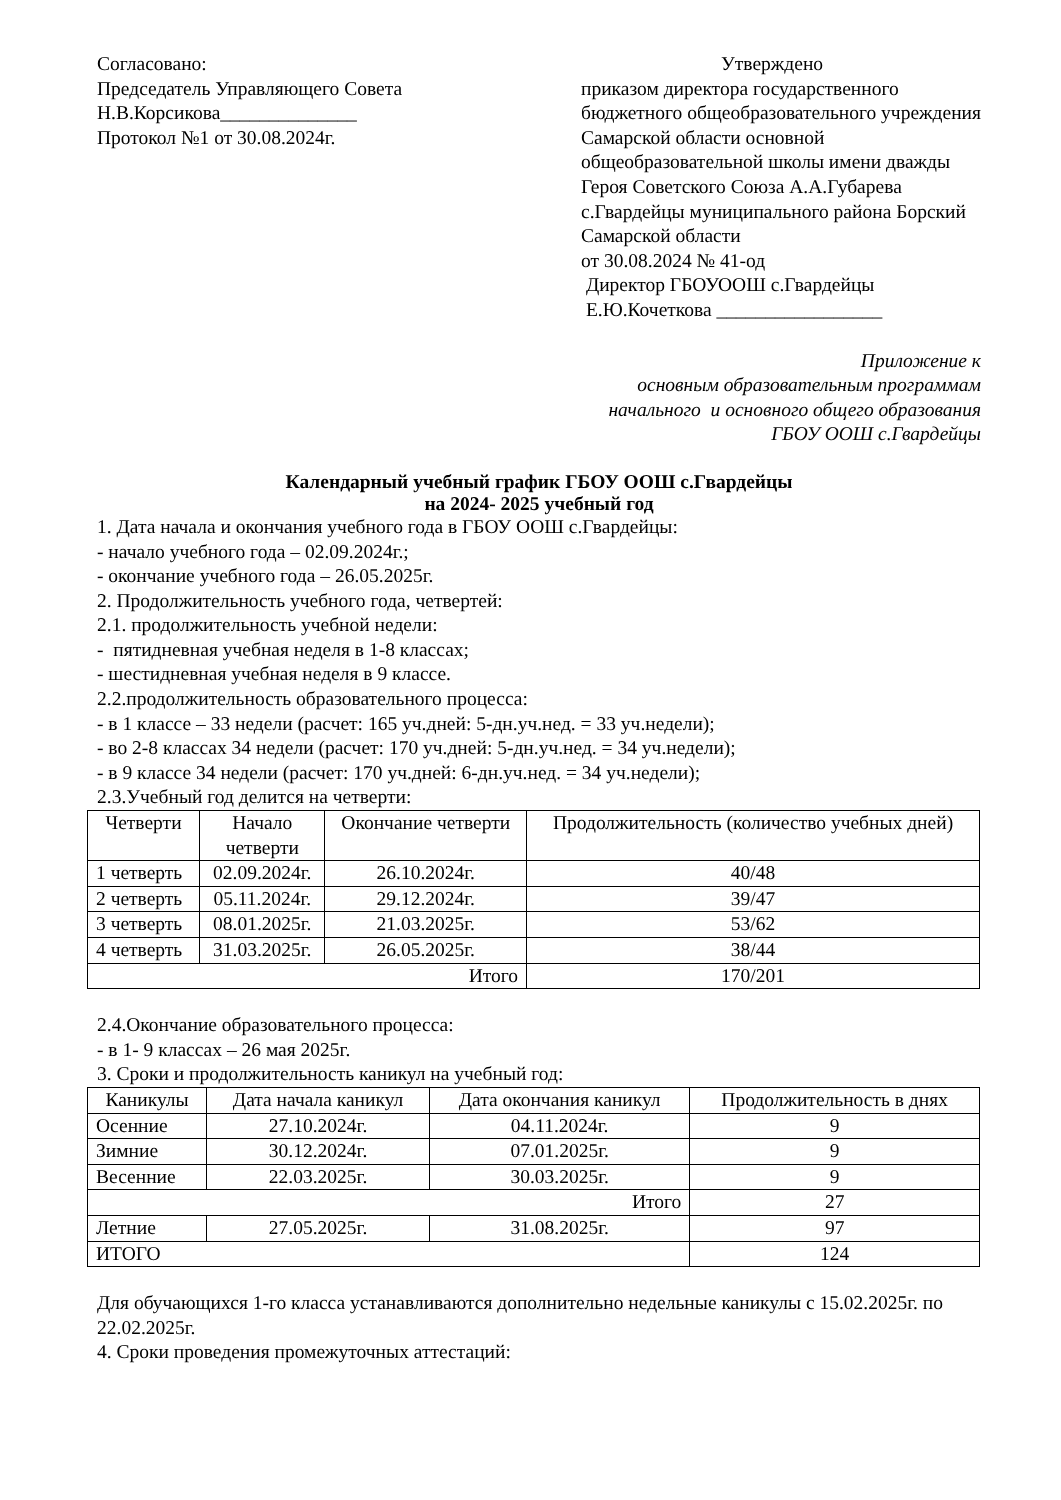Согласовано:
Председатель Управляющего Совета
Н.В.Корсикова______________
Протокол №1 от 30.08.2024г.
Утверждено
приказом директора государственного бюджетного общеобразовательного учреждения Самарской области основной общеобразовательной школы имени дважды Героя Советского Союза А.А.Губарева с.Гвардейцы муниципального района Борский Самарской области
от 30.08.2024 № 41-од
Директор ГБОУООШ с.Гвардейцы
Е.Ю.Кочеткова _________________
Приложение к
основным образовательным программам
начального и основного общего образования
ГБОУ ООШ с.Гвардейцы
Календарный учебный график ГБОУ ООШ с.Гвардейцы
на 2024- 2025 учебный год
1. Дата начала и окончания учебного года в ГБОУ ООШ с.Гвардейцы:
- начало учебного года – 02.09.2024г.;
- окончание учебного года – 26.05.2025г.
2. Продолжительность учебного года, четвертей:
2.1. продолжительность учебной недели:
- пятидневная учебная неделя в 1-8 классах;
- шестидневная учебная неделя в 9 классе.
2.2.продолжительность образовательного процесса:
- в 1 классе – 33 недели (расчет: 165 уч.дней: 5-дн.уч.нед. = 33 уч.недели);
- во 2-8 классах 34 недели (расчет: 170 уч.дней: 5-дн.уч.нед. = 34 уч.недели);
- в 9 классе 34 недели (расчет: 170 уч.дней: 6-дн.уч.нед. = 34 уч.недели);
2.3.Учебный год делится на четверти:
| Четверти | Начало четверти | Окончание четверти | Продолжительность (количество учебных дней) |
| --- | --- | --- | --- |
| 1 четверть | 02.09.2024г. | 26.10.2024г. | 40/48 |
| 2 четверть | 05.11.2024г. | 29.12.2024г. | 39/47 |
| 3 четверть | 08.01.2025г. | 21.03.2025г. | 53/62 |
| 4 четверть | 31.03.2025г. | 26.05.2025г. | 38/44 |
| Итого | | | 170/201 |
2.4.Окончание образовательного процесса:
- в 1- 9 классах – 26 мая 2025г.
3. Сроки и продолжительность каникул на учебный год:
| Каникулы | Дата начала каникул | Дата окончания каникул | Продолжительность в днях |
| --- | --- | --- | --- |
| Осенние | 27.10.2024г. | 04.11.2024г. | 9 |
| Зимние | 30.12.2024г. | 07.01.2025г. | 9 |
| Весенние | 22.03.2025г. | 30.03.2025г. | 9 |
| Итого | | | 27 |
| Летние | 27.05.2025г. | 31.08.2025г. | 97 |
| ИТОГО | | | 124 |
Для обучающихся 1-го класса устанавливаются дополнительно недельные каникулы с 15.02.2025г. по 22.02.2025г.
4. Сроки проведения промежуточных аттестаций: